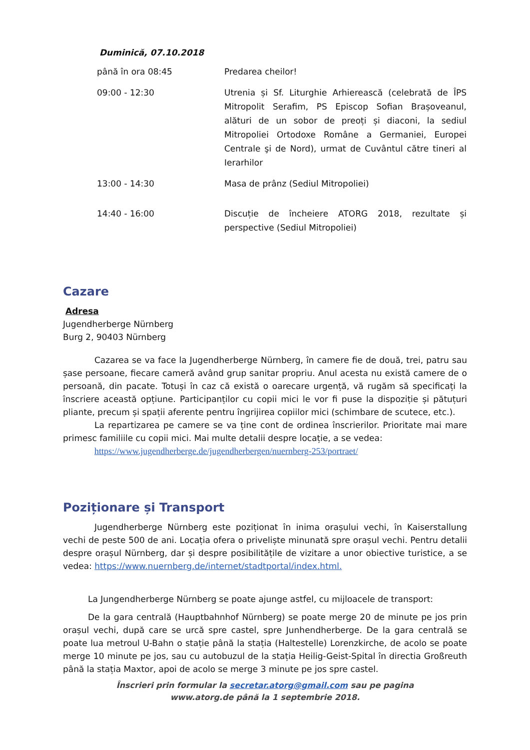Duminică, 07.10.2018
| până în ora 08:45 | Predarea cheilor! |
| 09:00 - 12:30 | Utrenia și Sf. Liturghie Arhierească (celebrată de ÎPS Mitropolit Serafim, PS Episcop Sofian Brașoveanul, alături de un sobor de preoți și diaconi, la sediul Mitropoliei Ortodoxe Române a Germaniei, Europei Centrale şi de Nord), urmat de Cuvântul către tineri al Ierarhilor |
| 13:00 - 14:30 | Masa de prânz (Sediul Mitropoliei) |
| 14:40 - 16:00 | Discuție de încheiere ATORG 2018, rezultate și perspective (Sediul Mitropoliei) |
Cazare
Adresa
Jugendherberge Nürnberg
Burg 2, 90403 Nürnberg
Cazarea se va face la Jugendherberge Nürnberg, în camere fie de două, trei, patru sau șase persoane, fiecare cameră având grup sanitar propriu. Anul acesta nu există camere de o persoană, din pacate. Totuși în caz că există o oarecare urgență, vă rugăm să specificați la înscriere această opțiune. Participanților cu copii mici le vor fi puse la dispoziție și pătuțuri pliante, precum și spații aferente pentru îngrijirea copiilor mici (schimbare de scutece, etc.).
La repartizarea pe camere se va ține cont de ordinea înscrierilor. Prioritate mai mare primesc familiile cu copii mici. Mai multe detalii despre locație, a se vedea:
https://www.jugendherberge.de/jugendherbergen/nuernberg-253/portraet/
Poziționare și Transport
Jugendherberge Nürnberg este poziționat în inima orașului vechi, în Kaiserstallung vechi de peste 500 de ani. Locația ofera o priveliște minunată spre orașul vechi. Pentru detalii despre orașul Nürnberg, dar și despre posibilitățile de vizitare a unor obiective turistice, a se vedea: https://www.nuernberg.de/internet/stadtportal/index.html.
La Jungendherberge Nürnberg se poate ajunge astfel, cu mijloacele de transport:
De la gara centrală (Hauptbahnhof Nürnberg) se poate merge 20 de minute pe jos prin orașul vechi, după care se urcă spre castel, spre Junhendherberge. De la gara centrală se poate lua metroul U-Bahn o stație până la stația (Haltestelle) Lorenzkirche, de acolo se poate merge 10 minute pe jos, sau cu autobuzul de la stația Heilig-Geist-Spital în directia Großreuth până la stația Maxtor, apoi de acolo se merge 3 minute pe jos spre castel.
Înscrieri prin formular la secretar.atorg@gmail.com sau pe pagina
www.atorg.de până la 1 septembrie 2018.